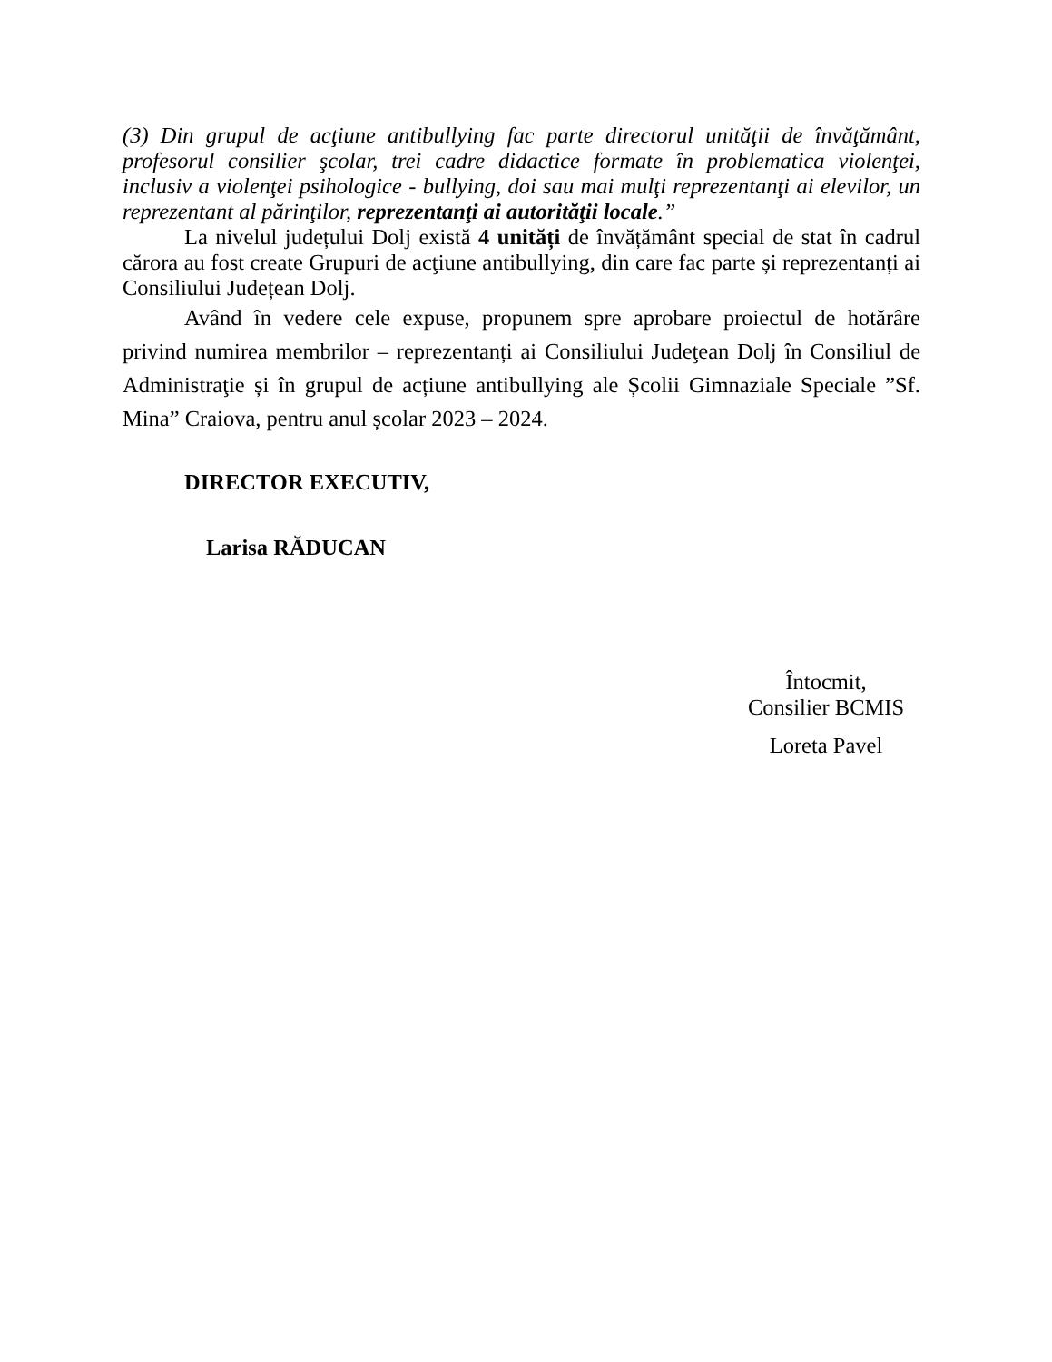(3) Din grupul de acţiune antibullying fac parte directorul unităţii de învăţământ, profesorul consilier şcolar, trei cadre didactice formate în problematica violenţei, inclusiv a violenţei psihologice - bullying, doi sau mai mulţi reprezentanţi ai elevilor, un reprezentant al părinţilor, reprezentanţi ai autorităţii locale.”
La nivelul județului Dolj există 4 unități de învățământ special de stat în cadrul cărora au fost create Grupuri de acţiune antibullying, din care fac parte și reprezentanți ai Consiliului Județean Dolj.
Având în vedere cele expuse, propunem spre aprobare proiectul de hotărâre privind numirea membrilor – reprezentanți ai Consiliului Judeţean Dolj în Consiliul de Administraţie și în grupul de acțiune antibullying ale Școlii Gimnaziale Speciale ”Sf. Mina” Craiova, pentru anul școlar 2023 – 2024.
DIRECTOR EXECUTIV,
Larisa RĂDUCAN
Întocmit,
Consilier BCMIS
Loreta Pavel